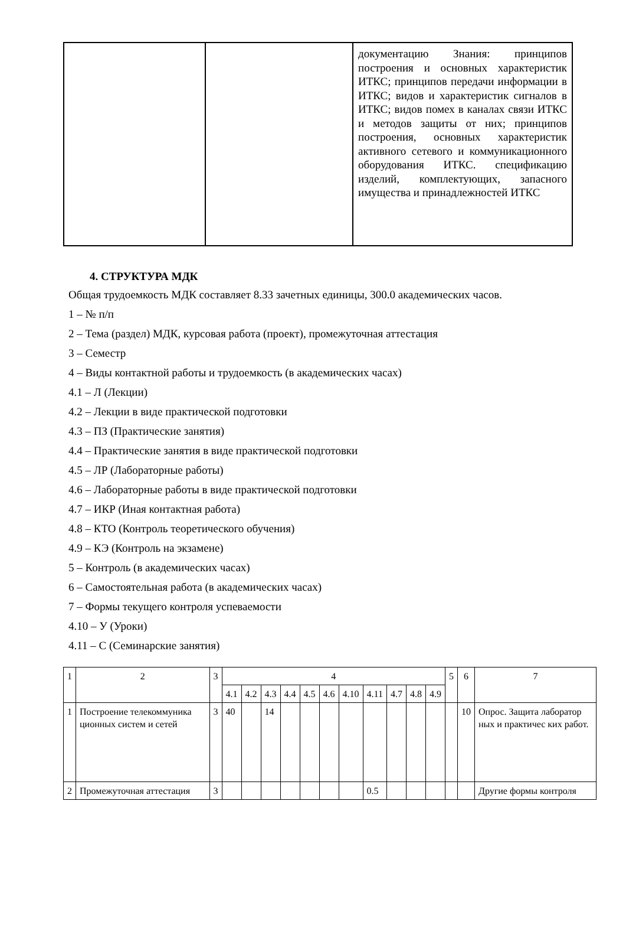| | | документацию Знания: принципов построения и основных характеристик ИТКС; принципов передачи информации в ИТКС; видов и характеристик сигналов в ИТКС; видов помех в каналах связи ИТКС и методов защиты от них; принципов построения, основных характеристик активного сетевого и коммуникационного оборудования ИТКС. спецификацию изделий, комплектующих, запасного имущества и принадлежностей ИТКС |
4. СТРУКТУРА МДК
Общая трудоемкость МДК составляет 8.33 зачетных единицы, 300.0 академических часов.
1 – № п/п
2 – Тема (раздел) МДК, курсовая работа (проект), промежуточная аттестация
3 – Семестр
4 – Виды контактной работы и трудоемкость (в академических часах)
4.1 – Л (Лекции)
4.2 – Лекции в виде практической подготовки
4.3 – ПЗ (Практические занятия)
4.4 – Практические занятия в виде практической подготовки
4.5 – ЛР (Лабораторные работы)
4.6 – Лабораторные работы в виде практической подготовки
4.7 – ИКР (Иная контактная работа)
4.8 – КТО (Контроль теоретического обучения)
4.9 – КЭ (Контроль на экзамене)
5 – Контроль (в академических часах)
6 – Самостоятельная работа (в академических часах)
7 – Формы текущего контроля успеваемости
4.10 – У (Уроки)
4.11 – С (Семинарские занятия)
| 1 | 2 | 3 | 4 | | | | | | | | | | | 5 | 6 | 7 |
| --- | --- | --- | --- | --- | --- | --- | --- | --- | --- | --- | --- | --- | --- | --- | --- | --- |
| | | | 4.1 | 4.2 | 4.3 | 4.4 | 4.5 | 4.6 | 4.10 | 4.11 | 4.7 | 4.8 | 4.9 | | | |
| 1 | Построение телекоммуника ционных систем и сетей | 3 | 40 | | 14 | | | | | | | | | | 10 | Опрос. Защита лаборатор ных и практичес ких работ. |
| 2 | Промежуточная аттестация | 3 | | | | | | | | 0.5 | | | | | | Другие формы контроля |